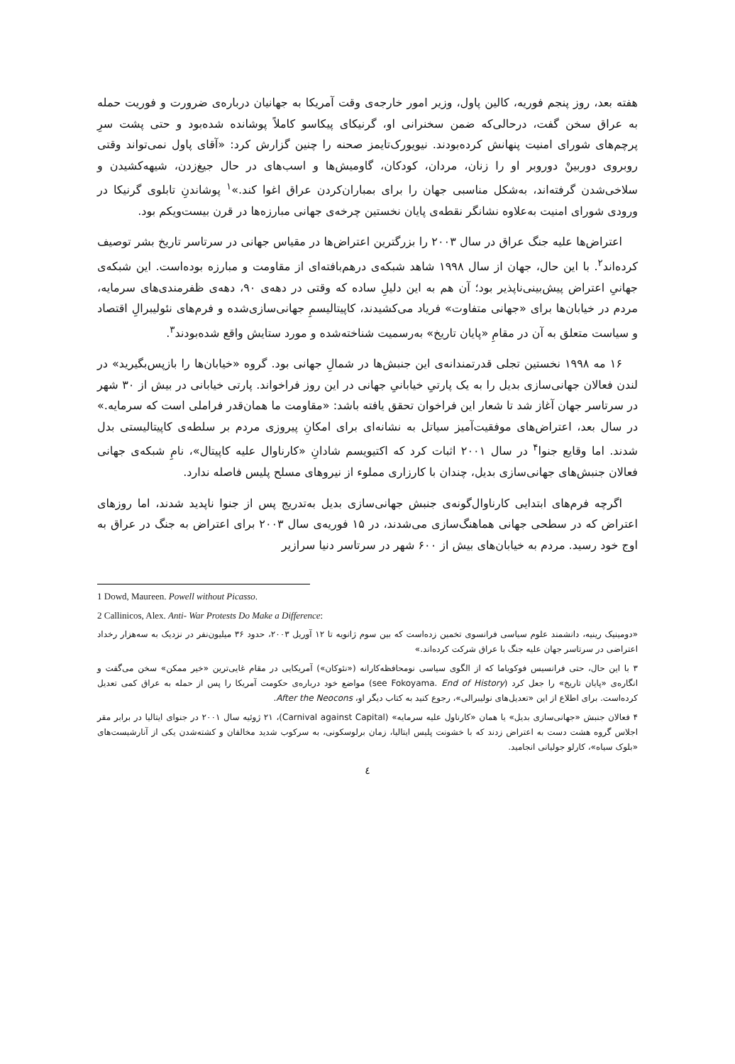هفته بعد، روز پنجم فوریه، کالین پاول، وزیر امور خارجه‌ی وقت آمریکا به جهانیان درباره‌ی ضرورت و فوریت حمله به عراق سخن گفت، درحالی‌که ضمن سخنرانی او، گرنیکای پیکاسو کاملاً پوشانده شده‌بود و حتی پشت سرِ پرچم‌های شورای امنیت پنهانش کرده‌بودند. نیویورک‌تایمز صحنه را چنین گزارش کرد: «آقای پاول نمی‌تواند وقتی روبروی دوربینْ دوروبر او را زنان، مردان، کودکان، گاومیش‌ها و اسب‌های در حال جیغ‌زدن، شیهه‌کشیدن و سلاخی‌شدن گرفته‌اند، به‌شکل مناسبی جهان را برای بمباران‌کردن عراق اغوا کند.»<sup>۱</sup> پوشاندنِ تابلوی گرنیکا در ورودی شورای امنیت به‌علاوه نشانگر نقطه‌ی پایان نخستین چرخه‌ی جهانی مبارزه‌ها در قرن بیست‌ویکم بود.
اعتراض‌ها علیه جنگ عراق در سال ۲۰۰۳ را بزرگترین اعتراض‌ها در مقیاس جهانی در سرتاسر تاریخ بشر توصیف کرده‌اند<sup>۲</sup>. با این حال، جهان از سال ۱۹۹۸ شاهد شبکه‌ی درهم‌بافته‌ای از مقاومت و مبارزه بوده‌است. این شبکه‌ی جهانیِ اعتراض پیش‌بینی‌ناپذیر بود؛ آن هم به این دلیلِ ساده که وقتی در دهه‌ی ۹۰، دهه‌ی ظفرمندی‌های سرمایه، مردم در خیابان‌ها برای «جهانی متفاوت» فریاد می‌کشیدند، کاپیتالیسمِ جهانی‌سازی‌شده و فرم‌های نئولیبرالِ اقتصاد و سیاست متعلق به آن در مقامِ «پایان تاریخ» به‌رسمیت شناخته‌شده و مورد ستایش واقع شده‌بودند<sup>۳</sup>.
۱۶ مه ۱۹۹۸ نخستین تجلی قدرتمندانه‌ی این جنبش‌ها در شمالِ جهانی بود. گروه «خیابان‌ها را بازپس‌بگیرید» در لندن فعالان جهانی‌سازی بدیل را به یک پارتیِ خیابانیِ جهانی در این روز فراخواند. پارتی خیابانی در بیش از ۳۰ شهر در سرتاسر جهان آغاز شد تا شعار این فراخوان تحقق یافته باشد: «مقاومت ما همان‌قدر فراملی است که سرمایه.» در سال بعد، اعتراض‌های موفقیت‌آمیز سیاتل به نشانه‌ای برای امکانِ پیروزی مردم بر سلطه‌ی کاپیتالیستی بدل شدند. اما وقایع جنوا<sup>۴</sup> در سال ۲۰۰۱ اثبات کرد که اکتیویسم شادانِ «کارناوال علیه کاپیتال»، نامِ شبکه‌ی جهانی فعالان جنبش‌های جهانی‌سازی بدیل، چندان با کارزاری مملوء از نیروهای مسلح پلیس فاصله ندارد.
اگرچه فرم‌های ابتدایی کارناوال‌گونه‌ی جنبش جهانی‌سازی بدیل به‌تدریج پس از جنوا ناپدید شدند، اما روزهای اعتراض که در سطحی جهانی هماهنگ‌سازی می‌شدند، در ۱۵ فوریه‌ی سال ۲۰۰۳ برای اعتراض به جنگ در عراق به اوج خود رسید. مردم به خیابان‌های بیش از ۶۰۰ شهر در سرتاسر دنیا سرازیر
1 Dowd, Maureen. Powell without Picasso.
2 Callinicos, Alex. Anti- War Protests Do Make a Difference:
«دومینیک رینیه، دانشمند علوم سیاسی فرانسوی تخمین زده‌است که بین سوم ژانویه تا ۱۲ آوریل ۲۰۰۳، حدود ۳۶ میلیون‌نفر در نزدیک به سه‌هزار رخداد اعتراضی در سرتاسر جهان علیه جنگ با عراق شرکت کرده‌اند.»
۳ با این حال، حتی فرانسیس فوکویاما که از الگوی سیاسی نومحافظه‌کارانه («نئوکان») آمریکایی در مقام غایی‌ترین «خیر ممکن» سخن می‌گفت و انگاره‌ی «پایان تاریخ» را جعل کرد (see Fokoyama. End of History) مواضع خود درباره‌ی حکومت آمریکا را پس از حمله به عراق کمی تعدیل کرده‌است. برای اطلاع از این «تعدیل‌های نولیبرالی»، رجوع کنید به کتاب دیگر او، After the Neocons.
۴ فعالان جنبش «جهانی‌سازی بدیل» یا همان «کارناول علیه سرمایه» (Carnival against Capital)، ۲۱ ژوئیه سال ۲۰۰۱ در جنوای ایتالیا در برابر مقر اجلاس گروه هشت دست به اعتراض زدند که با خشونت پلیس ایتالیا، زمان برلوسکونی، به سرکوب شدید مخالفان و کشته‌شدن یکی از آنارشیست‌های «بلوک سیاه»، کارلو جولیانی انجامید.
٤